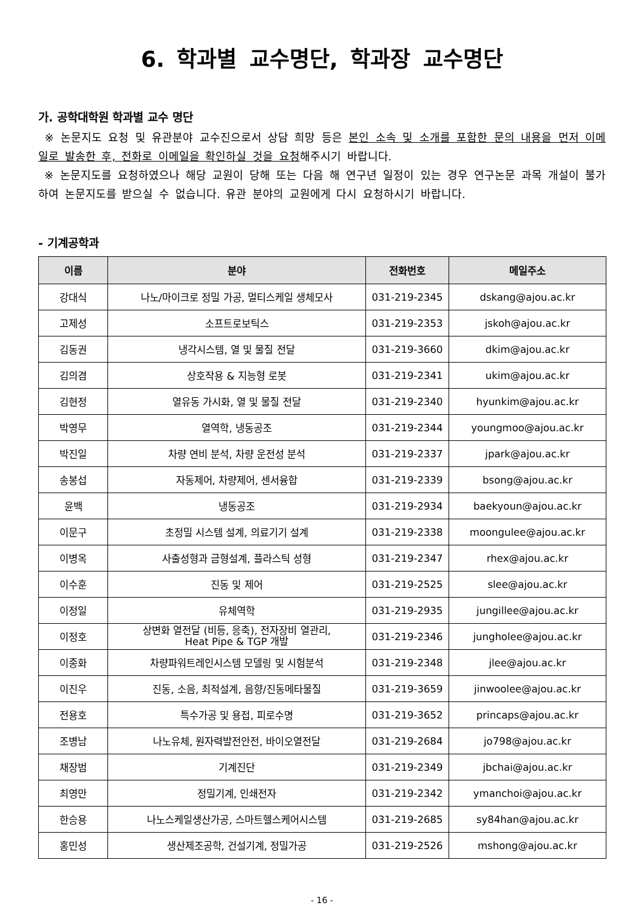6. 학과별 교수명단, 학과장 교수명단
가. 공학대학원 학과별 교수 명단
※ 논문지도 요청 및 유관분야 교수진으로서 상담 희망 등은 본인 소속 및 소개를 포함한 문의 내용을 먼저 이메일로 발송한 후, 전화로 이메일을 확인하실 것을 요청해주시기 바랍니다.
※ 논문지도를 요청하였으나 해당 교원이 당해 또는 다음 해 연구년 일정이 있는 경우 연구논문 과목 개설이 불가하여 논문지도를 받으실 수 없습니다. 유관 분야의 교원에게 다시 요청하시기 바랍니다.
- 기계공학과
| 이름 | 분야 | 전화번호 | 메일주소 |
| --- | --- | --- | --- |
| 강대식 | 나노/마이크로 정밀 가공, 멀티스케일 생체모사 | 031-219-2345 | dskang@ajou.ac.kr |
| 고제성 | 소프트로보틱스 | 031-219-2353 | jskoh@ajou.ac.kr |
| 김동권 | 냉각시스템, 열 및 물질 전달 | 031-219-3660 | dkim@ajou.ac.kr |
| 김의겸 | 상호작용 & 지능형 로봇 | 031-219-2341 | ukim@ajou.ac.kr |
| 김현정 | 열유동 가시화, 열 및 물질 전달 | 031-219-2340 | hyunkim@ajou.ac.kr |
| 박영무 | 열역학, 냉동공조 | 031-219-2344 | youngmoo@ajou.ac.kr |
| 박진일 | 차량 연비 분석, 차량 운전성 분석 | 031-219-2337 | jpark@ajou.ac.kr |
| 송봉섭 | 자동제어, 차량제어, 센서융합 | 031-219-2339 | bsong@ajou.ac.kr |
| 윤백 | 냉동공조 | 031-219-2934 | baekyoun@ajou.ac.kr |
| 이문구 | 초정밀 시스템 설계, 의료기기 설계 | 031-219-2338 | moongulee@ajou.ac.kr |
| 이병옥 | 사출성형과 금형설계, 플라스틱 성형 | 031-219-2347 | rhex@ajou.ac.kr |
| 이수훈 | 진동 및 제어 | 031-219-2525 | slee@ajou.ac.kr |
| 이정일 | 유체역학 | 031-219-2935 | jungillee@ajou.ac.kr |
| 이정호 | 상변화 열전달 (비등, 응축), 전자장비 열관리, Heat Pipe & TGP 개발 | 031-219-2346 | jungholee@ajou.ac.kr |
| 이종화 | 차량파워트레인시스템 모델링 및 시험분석 | 031-219-2348 | jlee@ajou.ac.kr |
| 이진우 | 진동, 소음, 최적설계, 음향/진동메타물질 | 031-219-3659 | jinwoolee@ajou.ac.kr |
| 전용호 | 특수가공 및 용접, 피로수명 | 031-219-3652 | princaps@ajou.ac.kr |
| 조병남 | 나노유체, 원자력발전안전, 바이오열전달 | 031-219-2684 | jo798@ajou.ac.kr |
| 채장범 | 기계진단 | 031-219-2349 | jbchai@ajou.ac.kr |
| 최영만 | 정밀기계, 인쇄전자 | 031-219-2342 | ymanchoi@ajou.ac.kr |
| 한승용 | 나노스케일생산가공, 스마트헬스케어시스템 | 031-219-2685 | sy84han@ajou.ac.kr |
| 홍민성 | 생산제조공학, 건설기계, 정밀가공 | 031-219-2526 | mshong@ajou.ac.kr |
- 16 -